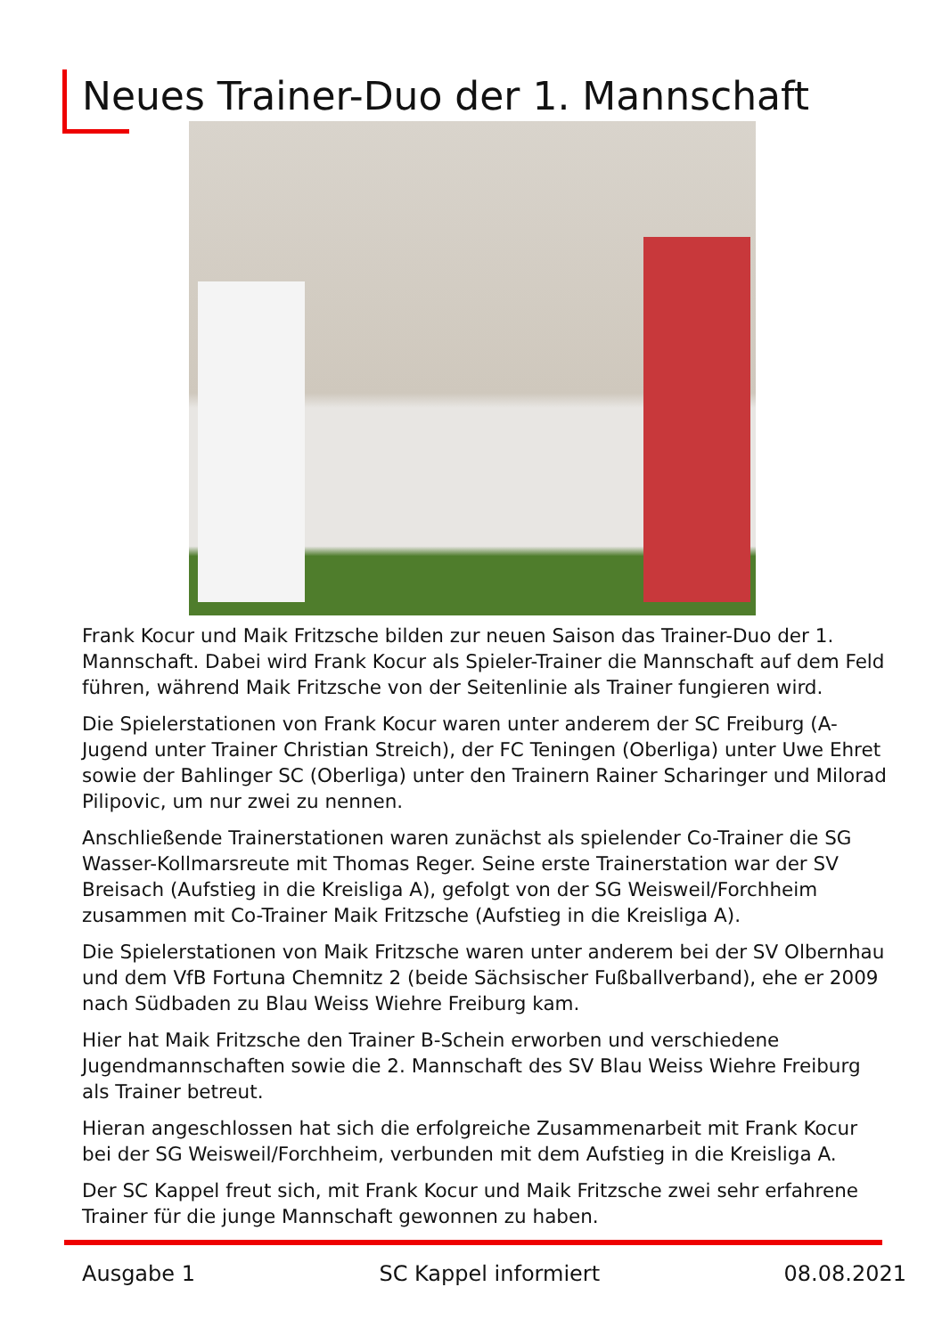Neues Trainer-Duo der 1. Mannschaft
Frank Kocur und Maik Fritzsche bilden zur neuen Saison das Trainer-Duo der 1. Mannschaft. Dabei wird Frank Kocur als Spieler-Trainer die Mannschaft auf dem Feld führen, während Maik Fritzsche von der Seitenlinie als Trainer fungieren wird.
Die Spielerstationen von Frank Kocur waren unter anderem der SC Freiburg (A-Jugend unter Trainer Christian Streich), der FC Teningen (Oberliga) unter Uwe Ehret sowie der Bahlinger SC (Oberliga) unter den Trainern Rainer Scharinger und Milorad Pilipovic, um nur zwei zu nennen.
Anschließende Trainerstationen waren zunächst als spielender Co-Trainer die SG Wasser-Kollmarsreute mit Thomas Reger. Seine erste Trainerstation war der SV Breisach (Aufstieg in die Kreisliga A), gefolgt von der SG Weisweil/Forchheim zusammen mit Co-Trainer Maik Fritzsche (Aufstieg in die Kreisliga A).
Die Spielerstationen von Maik Fritzsche waren unter anderem bei der SV Olbernhau und dem VfB Fortuna Chemnitz 2 (beide Sächsischer Fußballverband), ehe er 2009 nach Südbaden zu Blau Weiss Wiehre Freiburg kam.
Hier hat Maik Fritzsche den Trainer B-Schein erworben und verschiedene Jugendmannschaften sowie die 2. Mannschaft des SV Blau Weiss Wiehre Freiburg als Trainer betreut.
Hieran angeschlossen hat sich die erfolgreiche Zusammenarbeit mit Frank Kocur bei der SG Weisweil/Forchheim, verbunden mit dem Aufstieg in die Kreisliga A.
Der SC Kappel freut sich, mit Frank Kocur und Maik Fritzsche zwei sehr erfahrene Trainer für die junge Mannschaft gewonnen zu haben.
Ausgabe 1 SC Kappel informiert 08.08.2021